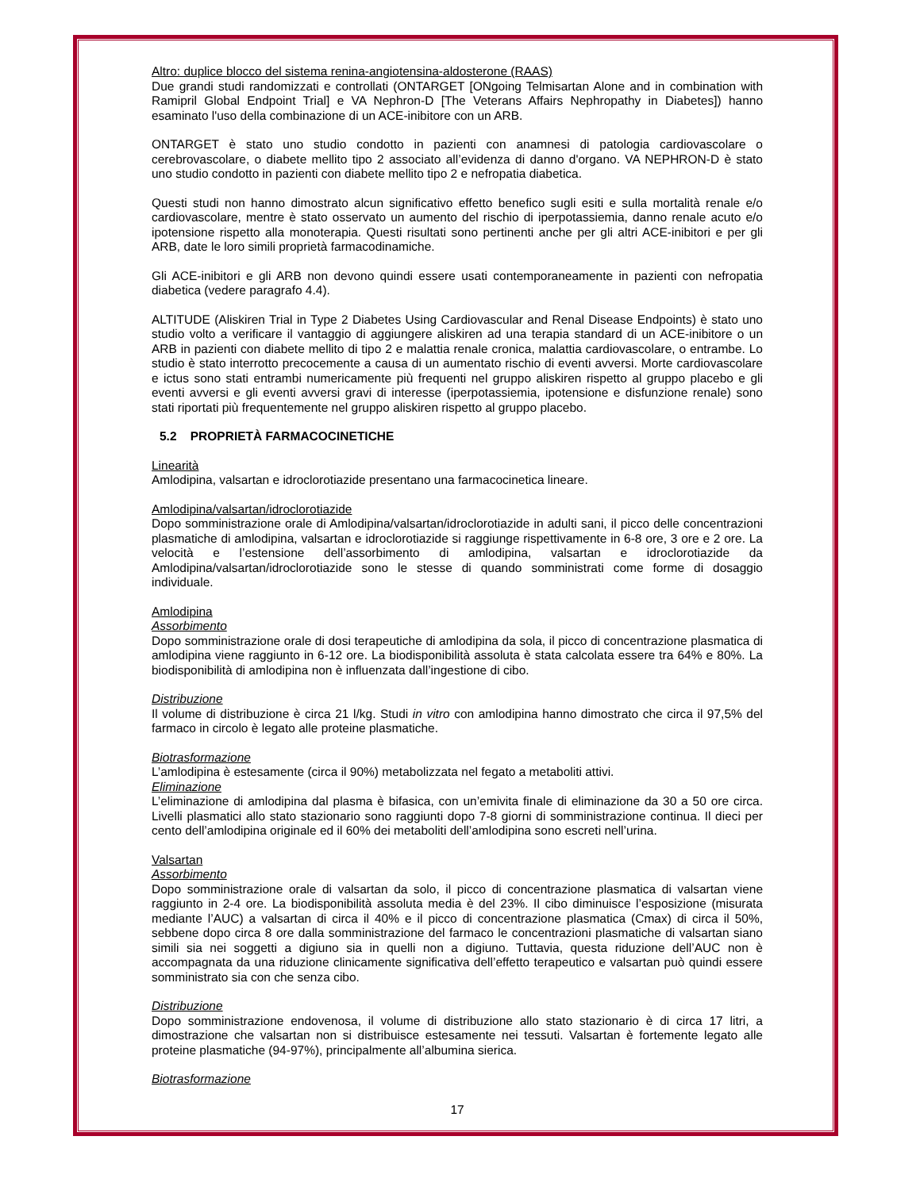Altro: duplice blocco del sistema renina-angiotensina-aldosterone (RAAS)
Due grandi studi randomizzati e controllati (ONTARGET [ONgoing Telmisartan Alone and in combination with Ramipril Global Endpoint Trial] e VA Nephron-D [The Veterans Affairs Nephropathy in Diabetes]) hanno esaminato l'uso della combinazione di un ACE-inibitore con un ARB.
ONTARGET è stato uno studio condotto in pazienti con anamnesi di patologia cardiovascolare o cerebrovascolare, o diabete mellito tipo 2 associato all’evidenza di danno d'organo. VA NEPHRON-D è stato uno studio condotto in pazienti con diabete mellito tipo 2 e nefropatia diabetica.
Questi studi non hanno dimostrato alcun significativo effetto benefico sugli esiti e sulla mortalità renale e/o cardiovascolare, mentre è stato osservato un aumento del rischio di iperpotassiemia, danno renale acuto e/o ipotensione rispetto alla monoterapia. Questi risultati sono pertinenti anche per gli altri ACE-inibitori e per gli ARB, date le loro simili proprietà farmacodinamiche.
Gli ACE-inibitori e gli ARB non devono quindi essere usati contemporaneamente in pazienti con nefropatia diabetica (vedere paragrafo 4.4).
ALTITUDE (Aliskiren Trial in Type 2 Diabetes Using Cardiovascular and Renal Disease Endpoints) è stato uno studio volto a verificare il vantaggio di aggiungere aliskiren ad una terapia standard di un ACE-inibitore o un ARB in pazienti con diabete mellito di tipo 2 e malattia renale cronica, malattia cardiovascolare, o entrambe. Lo studio è stato interrotto precocemente a causa di un aumentato rischio di eventi avversi. Morte cardiovascolare e ictus sono stati entrambi numericamente più frequenti nel gruppo aliskiren rispetto al gruppo placebo e gli eventi avversi e gli eventi avversi gravi di interesse (iperpotassiemia, ipotensione e disfunzione renale) sono stati riportati più frequentemente nel gruppo aliskiren rispetto al gruppo placebo.
5.2 PROPRIETÀ FARMACOCINETICHE
Linearità
Amlodipina, valsartan e idroclorotiazide presentano una farmacocinetica lineare.
Amlodipina/valsartan/idroclorotiazide
Dopo somministrazione orale di Amlodipina/valsartan/idroclorotiazide in adulti sani, il picco delle concentrazioni plasmatiche di amlodipina, valsartan e idroclorotiazide si raggiunge rispettivamente in 6-8 ore, 3 ore e 2 ore. La velocità e l’estensione dell’assorbimento di amlodipina, valsartan e idroclorotiazide da Amlodipina/valsartan/idroclorotiazide sono le stesse di quando somministrati come forme di dosaggio individuale.
Amlodipina
Assorbimento
Dopo somministrazione orale di dosi terapeutiche di amlodipina da sola, il picco di concentrazione plasmatica di amlodipina viene raggiunto in 6-12 ore. La biodisponibilità assoluta è stata calcolata essere tra 64% e 80%. La biodisponibilità di amlodipina non è influenzata dall’ingestione di cibo.
Distribuzione
Il volume di distribuzione è circa 21 l/kg. Studi in vitro con amlodipina hanno dimostrato che circa il 97,5% del farmaco in circolo è legato alle proteine plasmatiche.
Biotrasformazione
L’amlodipina è estesamente (circa il 90%) metabolizzata nel fegato a metaboliti attivi.
Eliminazione
L’eliminazione di amlodipina dal plasma è bifasica, con un’emivita finale di eliminazione da 30 a 50 ore circa. Livelli plasmatici allo stato stazionario sono raggiunti dopo 7-8 giorni di somministrazione continua. Il dieci per cento dell’amlodipina originale ed il 60% dei metaboliti dell’amlodipina sono escreti nell’urina.
Valsartan
Assorbimento
Dopo somministrazione orale di valsartan da solo, il picco di concentrazione plasmatica di valsartan viene raggiunto in 2-4 ore. La biodisponibilità assoluta media è del 23%. Il cibo diminuisce l’esposizione (misurata mediante l’AUC) a valsartan di circa il 40% e il picco di concentrazione plasmatica (Cmax) di circa il 50%, sebbene dopo circa 8 ore dalla somministrazione del farmaco le concentrazioni plasmatiche di valsartan siano simili sia nei soggetti a digiuno sia in quelli non a digiuno. Tuttavia, questa riduzione dell’AUC non è accompagnata da una riduzione clinicamente significativa dell’effetto terapeutico e valsartan può quindi essere somministrato sia con che senza cibo.
Distribuzione
Dopo somministrazione endovenosa, il volume di distribuzione allo stato stazionario è di circa 17 litri, a dimostrazione che valsartan non si distribuisce estesamente nei tessuti. Valsartan è fortemente legato alle proteine plasmatiche (94-97%), principalmente all’albumina sierica.
Biotrasformazione
17